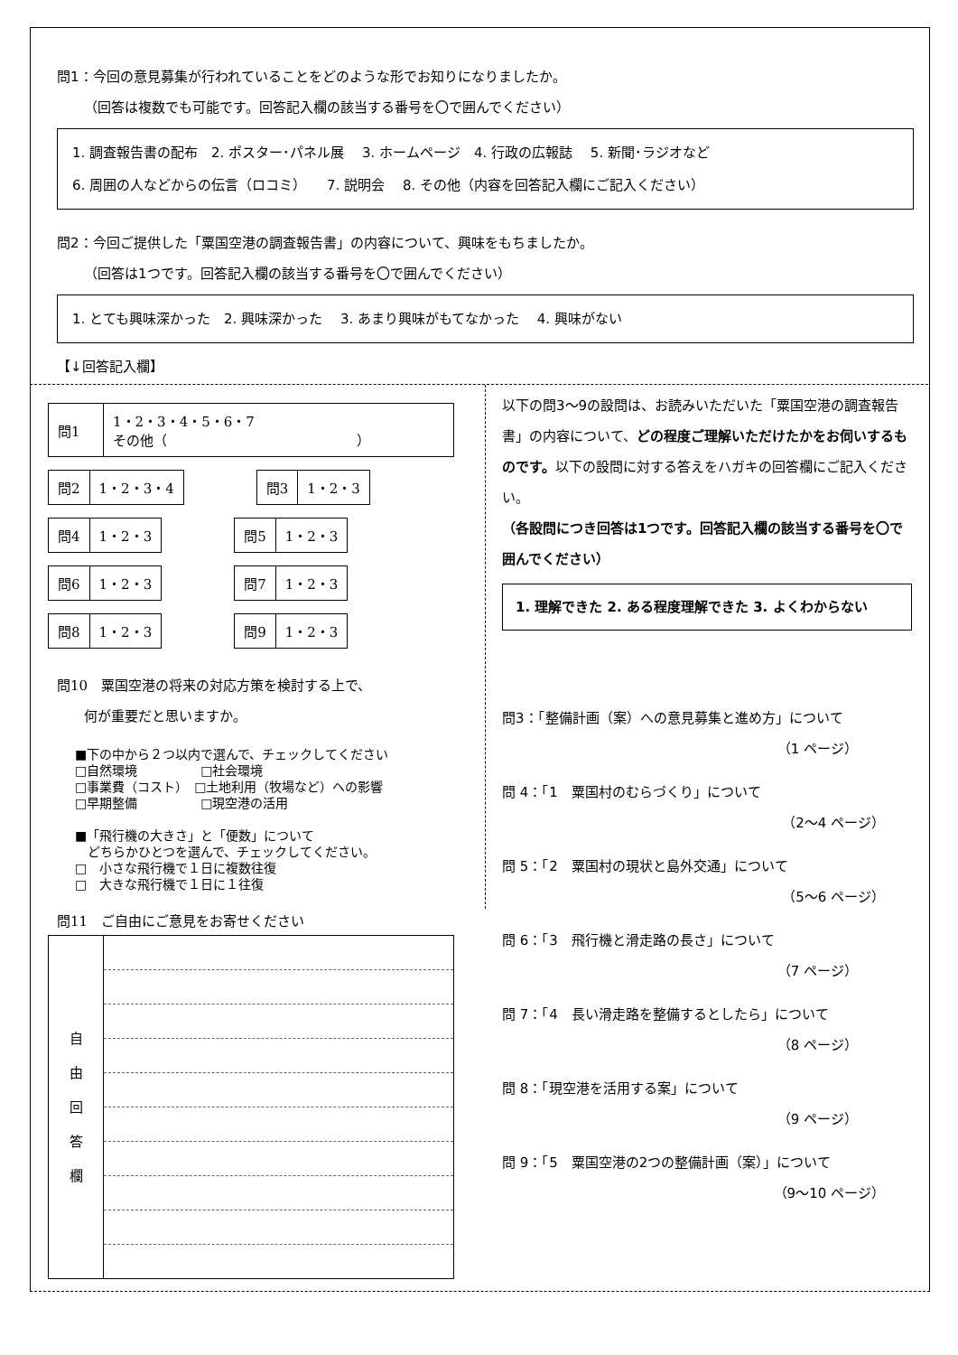問1：今回の意見募集が行われていることをどのような形でお知りになりましたか。
  （回答は複数でも可能です。回答記入欄の該当する番号を〇で囲んでください）
1. 調査報告書の配布　2. ポスター･パネル展　 3. ホームページ　4. 行政の広報誌　 5. 新聞･ラジオなど
6. 周囲の人などからの伝言（ロコミ）　　7. 説明会　 8. その他（内容を回答記入欄にご記入ください）
問2：今回ご提供した「粟国空港の調査報告書」の内容について、興味をもちましたか。
  （回答は1つです。回答記入欄の該当する番号を〇で囲んでください）
1. とても興味深かった　2. 興味深かった　 3. あまり興味がもてなかった　 4. 興味がない
【↓回答記入欄】
| 問1 | 1・2・3・4・5・6・7 その他（ ） |
| 問2 | 1・2・3・4 |
| 問3 | 1・2・3 |
| 問4 | 1・2・3 |
| 問5 | 1・2・3 |
| 問6 | 1・2・3 |
| 問7 | 1・2・3 |
| 問8 | 1・2・3 |
| 問9 | 1・2・3 |
問10　粟国空港の将来の対応方策を検討する上で、
  何が重要だと思いますか。
■下の中から２つ以内で選んで、チェックしてください
□自然環境　　　　　□社会環境
□事業費（コスト）　□土地利用（牧場など）への影響
□早期整備　　　　　□現空港の活用
■「飛行機の大きさ」と「便数」について
 どちらかひとつを選んで、チェックしてください。
□　小さな飛行機で１日に複数往復
□　大きな飛行機で１日に１往復
問11　ご自由にご意見をお寄せください
| 自 由 回 答 欄 | |
以下の問3～9の設問は、お読みいただいた「粟国空港の調査報告書」の内容について、どの程度ご理解いただけたかをお伺いするものです。以下の設問に対する答えをハガキの回答欄にご記入ください。
（各設問につき回答は1つです。回答記入欄の該当する番号を〇で囲んでください）
1. 理解できた 2. ある程度理解できた 3. よくわからない
問3：「整備計画（案）への意見募集と進め方」について
（1 ページ）
問 4：「1　粟国村のむらづくり」について
（2～4 ページ）
問 5：「2　粟国村の現状と島外交通」について
（5～6 ページ）
問 6：「3　飛行機と滑走路の長さ」について
（7 ページ）
問 7：「4　長い滑走路を整備するとしたら」について
（8 ページ）
問 8：「現空港を活用する案」について
（9 ページ）
問 9：「5　粟国空港の2つの整備計画（案）」について
（9～10 ページ）